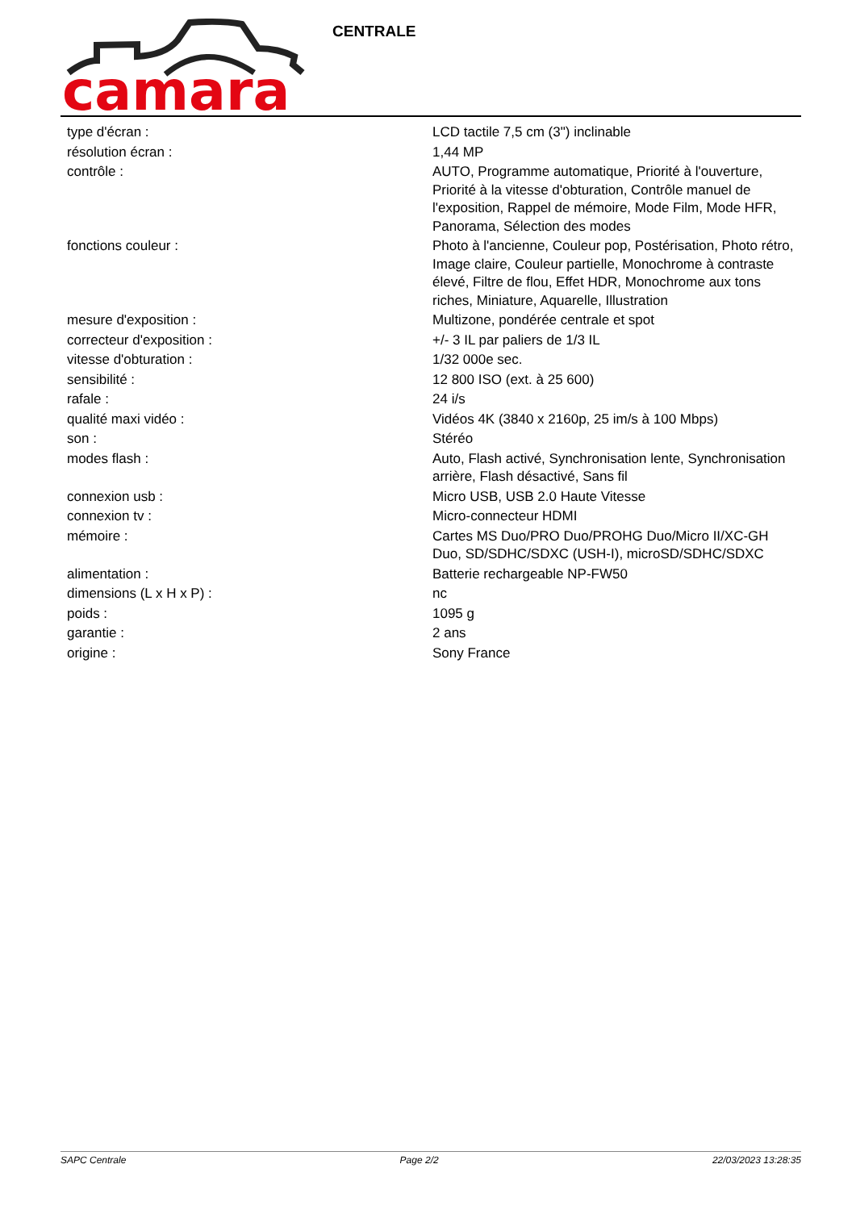camara
CENTRALE
| type d'écran : | LCD tactile 7,5 cm (3") inclinable |
| résolution écran : | 1,44 MP |
| contrôle : | AUTO, Programme automatique, Priorité à l'ouverture, Priorité à la vitesse d'obturation, Contrôle manuel de l'exposition, Rappel de mémoire, Mode Film, Mode HFR, Panorama, Sélection des modes |
| fonctions couleur : | Photo à l'ancienne, Couleur pop, Postérisation, Photo rétro, Image claire, Couleur partielle, Monochrome à contraste élevé, Filtre de flou, Effet HDR, Monochrome aux tons riches, Miniature, Aquarelle, Illustration |
| mesure d'exposition : | Multizone, pondérée centrale et spot |
| correcteur d'exposition : | +/- 3 IL par paliers de 1/3 IL |
| vitesse d'obturation : | 1/32 000e sec. |
| sensibilité : | 12 800 ISO (ext. à 25 600) |
| rafale : | 24 i/s |
| qualité maxi vidéo : | Vidéos 4K (3840 x 2160p, 25 im/s à 100 Mbps) |
| son : | Stéréo |
| modes flash : | Auto, Flash activé, Synchronisation lente, Synchronisation arrière, Flash désactivé, Sans fil |
| connexion usb : | Micro USB, USB 2.0 Haute Vitesse |
| connexion tv : | Micro-connecteur HDMI |
| mémoire : | Cartes MS Duo/PRO Duo/PROHG Duo/Micro II/XC-GH Duo, SD/SDHC/SDXC (USH-I), microSD/SDHC/SDXC |
| alimentation : | Batterie rechargeable NP-FW50 |
| dimensions (L x H x P) : | nc |
| poids : | 1095 g |
| garantie : | 2 ans |
| origine : | Sony France |
SAPC Centrale Page 2/2 22/03/2023 13:28:35